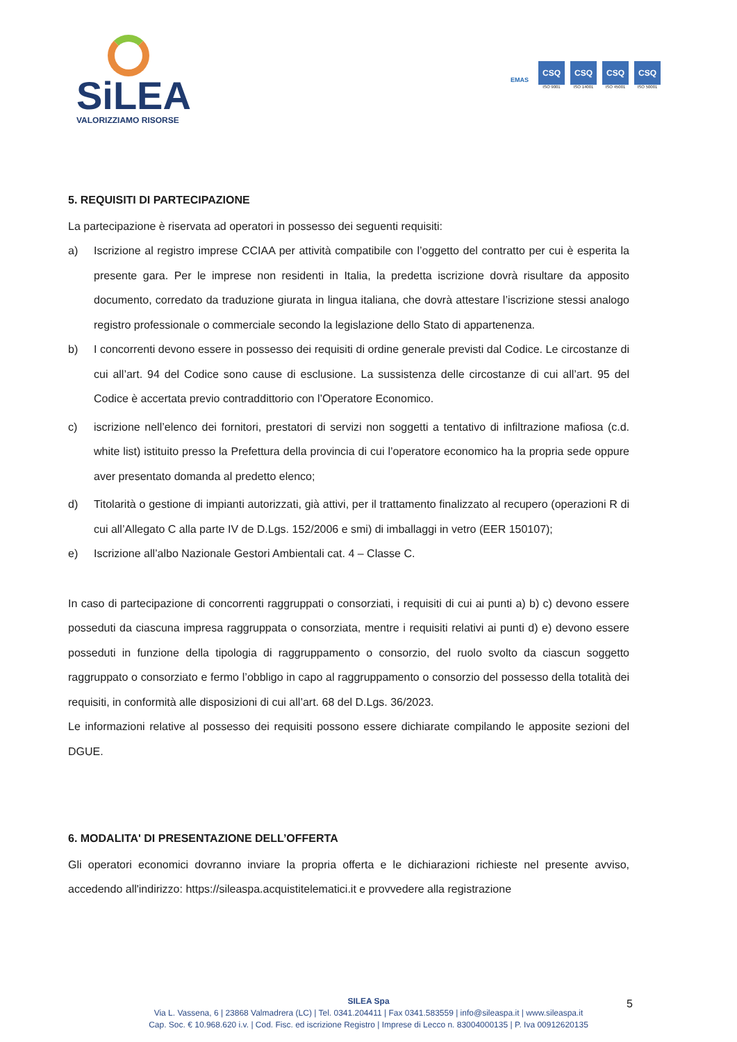SiLEA
VALORIZZIAMO RISORSE
EMAS
CSQ
ISO 9001
CSQ
ISO 14001
CSQ
ISO 45001
CSQ
ISO 50001
5. REQUISITI DI PARTECIPAZIONE
La partecipazione è riservata ad operatori in possesso dei seguenti requisiti:
a) Iscrizione al registro imprese CCIAA per attività compatibile con l’oggetto del contratto per cui è esperita la presente gara. Per le imprese non residenti in Italia, la predetta iscrizione dovrà risultare da apposito documento, corredato da traduzione giurata in lingua italiana, che dovrà attestare l’iscrizione stessi analogo registro professionale o commerciale secondo la legislazione dello Stato di appartenenza.
b) I concorrenti devono essere in possesso dei requisiti di ordine generale previsti dal Codice. Le circostanze di cui all’art. 94 del Codice sono cause di esclusione. La sussistenza delle circostanze di cui all’art. 95 del Codice è accertata previo contraddittorio con l’Operatore Economico.
c) iscrizione nell’elenco dei fornitori, prestatori di servizi non soggetti a tentativo di infiltrazione mafiosa (c.d. white list) istituito presso la Prefettura della provincia di cui l’operatore economico ha la propria sede oppure aver presentato domanda al predetto elenco;
d) Titolarità o gestione di impianti autorizzati, già attivi, per il trattamento finalizzato al recupero (operazioni R di cui all’Allegato C alla parte IV de D.Lgs. 152/2006 e smi) di imballaggi in vetro (EER 150107);
e) Iscrizione all’albo Nazionale Gestori Ambientali cat. 4 – Classe C.
In caso di partecipazione di concorrenti raggruppati o consorziati, i requisiti di cui ai punti a) b) c) devono essere posseduti da ciascuna impresa raggruppata o consorziata, mentre i requisiti relativi ai punti d) e) devono essere posseduti in funzione della tipologia di raggruppamento o consorzio, del ruolo svolto da ciascun soggetto raggruppato o consorziato e fermo l’obbligo in capo al raggruppamento o consorzio del possesso della totalità dei requisiti, in conformità alle disposizioni di cui all’art. 68 del D.Lgs. 36/2023.
Le informazioni relative al possesso dei requisiti possono essere dichiarate compilando le apposite sezioni del DGUE.
6. MODALITA' DI PRESENTAZIONE DELL’OFFERTA
Gli operatori economici dovranno inviare la propria offerta e le dichiarazioni richieste nel presente avviso, accedendo all'indirizzo: https://sileaspa.acquistitelematici.it e provvedere alla registrazione
SILEA Spa
Via L. Vassena, 6 | 23868 Valmadrera (LC) | Tel. 0341.204411 | Fax 0341.583559 | info@sileaspa.it | www.sileaspa.it
Cap. Soc. € 10.968.620 i.v. | Cod. Fisc. ed iscrizione Registro | Imprese di Lecco n. 83004000135 | P. Iva 00912620135
5